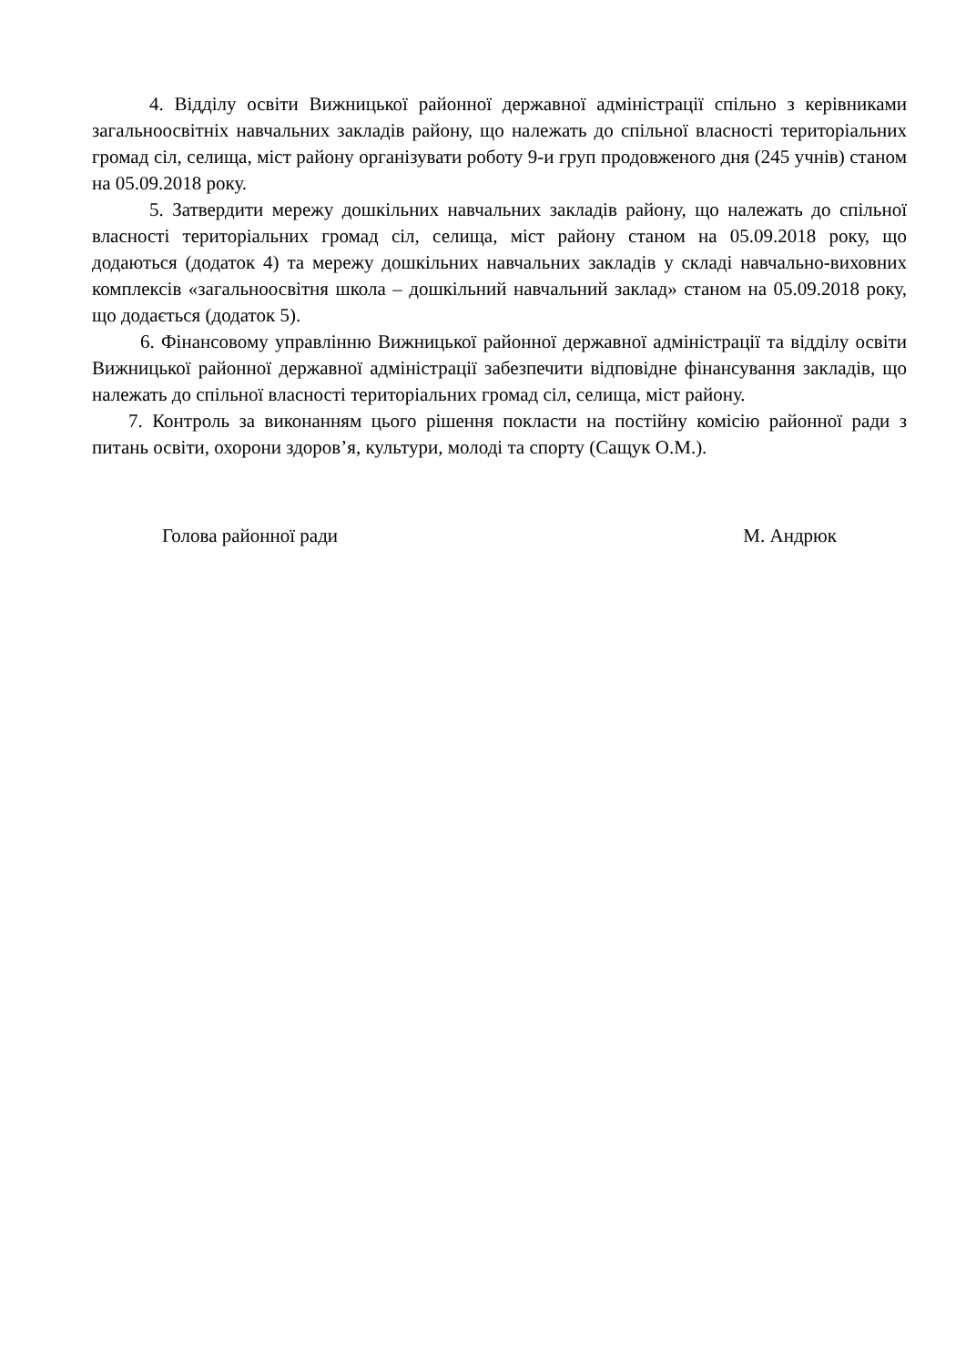4. Відділу освіти Вижницької районної державної адміністрації спільно з керівниками загальноосвітніх навчальних закладів району, що належать до спільної власності територіальних громад сіл, селища, міст району організувати роботу 9-и груп продовженого дня (245 учнів) станом на 05.09.2018 року.
5. Затвердити мережу дошкільних навчальних закладів району, що належать до спільної власності територіальних громад сіл, селища, міст району станом на 05.09.2018 року, що додаються (додаток 4) та мережу дошкільних навчальних закладів у складі навчально-виховних комплексів «загальноосвітня школа – дошкільний навчальний заклад» станом на 05.09.2018 року, що додається (додаток 5).
6. Фінансовому управлінню Вижницької районної державної адміністрації та відділу освіти Вижницької районної державної адміністрації забезпечити відповідне фінансування закладів, що належать до спільної власності територіальних громад сіл, селища, міст району.
7. Контроль за виконанням цього рішення покласти на постійну комісію районної ради з питань освіти, охорони здоров’я, культури, молоді та спорту (Сащук О.М.).
Голова районної ради М. Андрюк